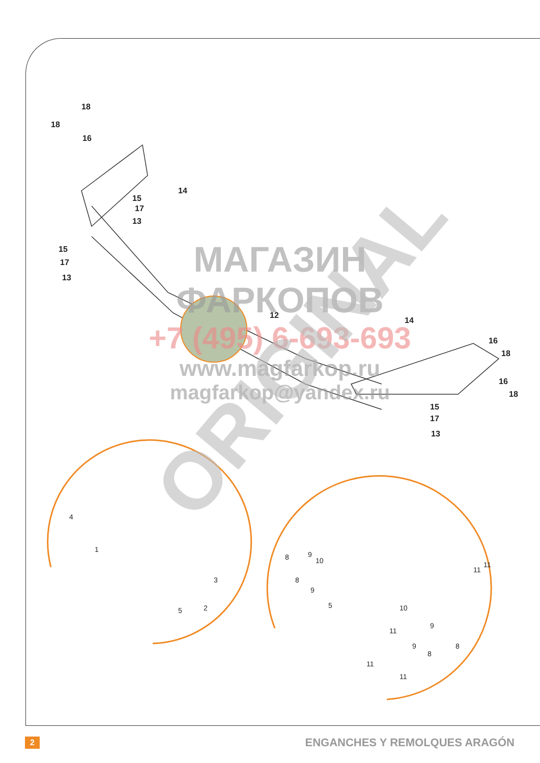18
18
16
14
15
17
13
15
17
13
12
14
16
18
16
18
15
17
13
4
1
3
2
5
8
9
10
8
9
5
10
9
11
9
8
8
11
11
11
11
МАГАЗИН
ФАРКОПОВ
+7 (495) 6-693-693
www.magfarkop.ru
magfarkop@yandex.ru
ORIGINAL
2 ENGANCHES Y REMOLQUES ARAGÓN